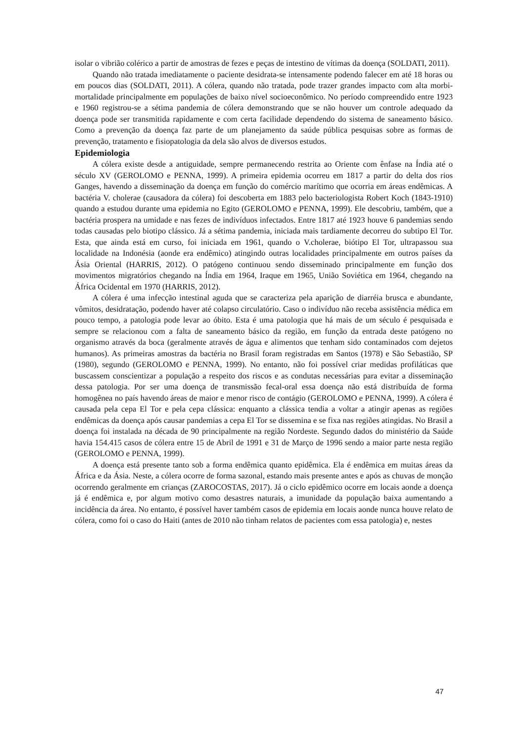isolar o vibrião colérico a partir de amostras de fezes e peças de intestino de vítimas da doença (SOLDATI, 2011).
Quando não tratada imediatamente o paciente desidrata-se intensamente podendo falecer em até 18 horas ou em poucos dias (SOLDATI, 2011). A cólera, quando não tratada, pode trazer grandes impacto com alta morbi-mortalidade principalmente em populações de baixo nível socioeconômico. No período compreendido entre 1923 e 1960 registrou-se a sétima pandemia de cólera demonstrando que se não houver um controle adequado da doença pode ser transmitida rapidamente e com certa facilidade dependendo do sistema de saneamento básico. Como a prevenção da doença faz parte de um planejamento da saúde pública pesquisas sobre as formas de prevenção, tratamento e fisiopatologia da dela são alvos de diversos estudos.
Epidemiologia
A cólera existe desde a antiguidade, sempre permanecendo restrita ao Oriente com ênfase na Índia até o século XV (GEROLOMO e PENNA, 1999). A primeira epidemia ocorreu em 1817 a partir do delta dos rios Ganges, havendo a disseminação da doença em função do comércio marítimo que ocorria em áreas endêmicas. A bactéria V. cholerae (causadora da cólera) foi descoberta em 1883 pelo bacteriologista Robert Koch (1843-1910) quando a estudou durante uma epidemia no Egito (GEROLOMO e PENNA, 1999). Ele descobriu, também, que a bactéria prospera na umidade e nas fezes de indivíduos infectados. Entre 1817 até 1923 houve 6 pandemias sendo todas causadas pelo biotipo clássico. Já a sétima pandemia, iniciada mais tardiamente decorreu do subtipo El Tor. Esta, que ainda está em curso, foi iniciada em 1961, quando o V.cholerae, biótipo El Tor, ultrapassou sua localidade na Indonésia (aonde era endêmico) atingindo outras localidades principalmente em outros países da Ásia Oriental (HARRIS, 2012). O patógeno continuou sendo disseminado principalmente em função dos movimentos migratórios chegando na Índia em 1964, Iraque em 1965, União Soviética em 1964, chegando na África Ocidental em 1970 (HARRIS, 2012).
A cólera é uma infecção intestinal aguda que se caracteriza pela aparição de diarréia brusca e abundante, vômitos, desidratação, podendo haver até colapso circulatório. Caso o indivíduo não receba assistência médica em pouco tempo, a patologia pode levar ao óbito. Esta é uma patologia que há mais de um século é pesquisada e sempre se relacionou com a falta de saneamento básico da região, em função da entrada deste patógeno no organismo através da boca (geralmente através de água e alimentos que tenham sido contaminados com dejetos humanos). As primeiras amostras da bactéria no Brasil foram registradas em Santos (1978) e São Sebastião, SP (1980), segundo (GEROLOMO e PENNA, 1999). No entanto, não foi possível criar medidas profiláticas que buscassem conscientizar a população a respeito dos riscos e as condutas necessárias para evitar a disseminação dessa patologia. Por ser uma doença de transmissão fecal-oral essa doença não está distribuída de forma homogênea no país havendo áreas de maior e menor risco de contágio (GEROLOMO e PENNA, 1999). A cólera é causada pela cepa El Tor e pela cepa clássica: enquanto a clássica tendia a voltar a atingir apenas as regiões endêmicas da doença após causar pandemias a cepa El Tor se dissemina e se fixa nas regiões atingidas. No Brasil a doença foi instalada na década de 90 principalmente na região Nordeste. Segundo dados do ministério da Saúde havia 154.415 casos de cólera entre 15 de Abril de 1991 e 31 de Março de 1996 sendo a maior parte nesta região (GEROLOMO e PENNA, 1999).
A doença está presente tanto sob a forma endêmica quanto epidêmica. Ela é endêmica em muitas áreas da África e da Ásia. Neste, a cólera ocorre de forma sazonal, estando mais presente antes e após as chuvas de monção ocorrendo geralmente em crianças (ZAROCOSTAS, 2017). Já o ciclo epidêmico ocorre em locais aonde a doença já é endêmica e, por algum motivo como desastres naturais, a imunidade da população baixa aumentando a incidência da área. No entanto, é possível haver também casos de epidemia em locais aonde nunca houve relato de cólera, como foi o caso do Haiti (antes de 2010 não tinham relatos de pacientes com essa patologia) e, nestes
47